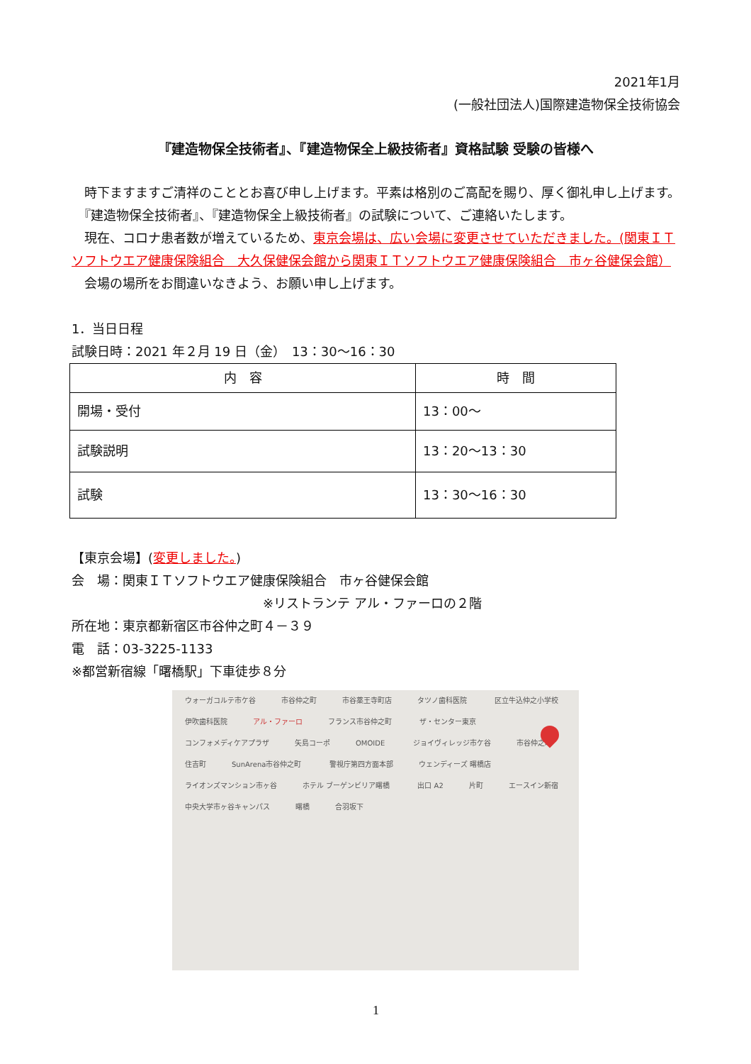2021年1月
(一般社団法人)国際建造物保全技術協会
『建造物保全技術者』、『建造物保全上級技術者』資格試験 受験の皆様へ
　時下ますますご清祥のこととお喜び申し上げます。平素は格別のご高配を賜り、厚く御礼申し上げます。
　『建造物保全技術者』、『建造物保全上級技術者』の試験について、ご連絡いたします。
　現在、コロナ患者数が増えているため、東京会場は、広い会場に変更させていただきました。(関東ＩＴソフトウエア健康保険組合　大久保健保会館から関東ＩＴソフトウエア健康保険組合　市ヶ谷健保会館）
　会場の場所をお間違いなきよう、お願い申し上げます。
1．当日日程
試験日時：2021 年２月 19 日（金）　13：30～16：30
| 内 容 | 時 間 |
| --- | --- |
| 開場・受付 | 13：00～ |
| 試験説明 | 13：20～13：30 |
| 試験 | 13：30～16：30 |
【東京会場】(変更しました。)
会　場：関東ＩＴソフトウエア健康保険組合　市ヶ谷健保会館
※リストランテ アル・ファーロの２階
所在地：東京都新宿区市谷仲之町４－３９
電　話：03-3225-1133
※都営新宿線「曙橋駅」下車徒歩８分
ウォーガコルテ市ケ谷 市谷仲之町 市谷薬王寺町店 タツノ歯科医院 区立牛込仲之小学校 伊吹歯科医院 アル・ファーロ フランス市谷仲之町 ザ・センター東京 コンフォメディケアプラザ 矢島コーポ OMOIDE ジョイヴィレッジ市ケ谷 市谷仲之町 住吉町 SunArena市谷仲之町 警視庁第四方面本部 ウェンディーズ 曙橋店 ライオンズマンション市ヶ谷 ホテル ブーゲンビリア曙橋 出口 A2 片町 エースイン新宿 中央大学市ヶ谷キャンパス 曙橋 合羽坂下
1